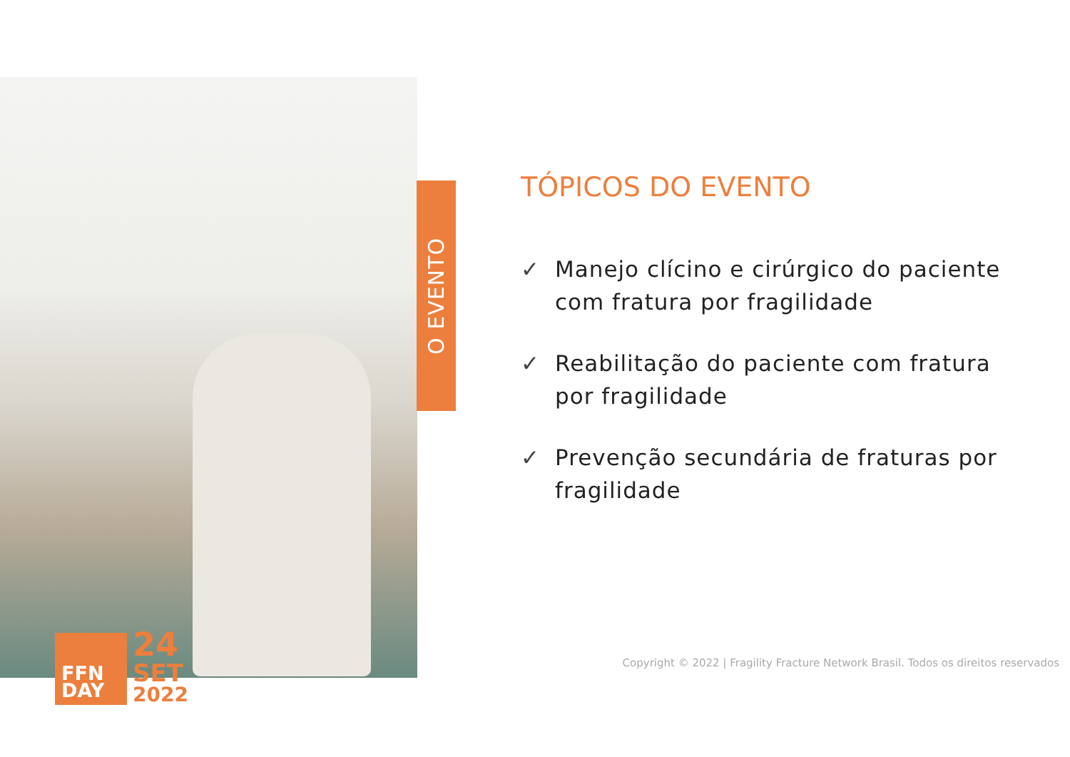FFN
DAY
24
SET
2022
O EVENTO
TÓPICOS DO EVENTO
✓ Manejo clícino e cirúrgico do paciente com fratura por fragilidade
✓ Reabilitação do paciente com fratura por fragilidade
✓ Prevenção secundária de fraturas por fragilidade
Copyright © 2022 | Fragility Fracture Network Brasil. Todos os direitos reservados